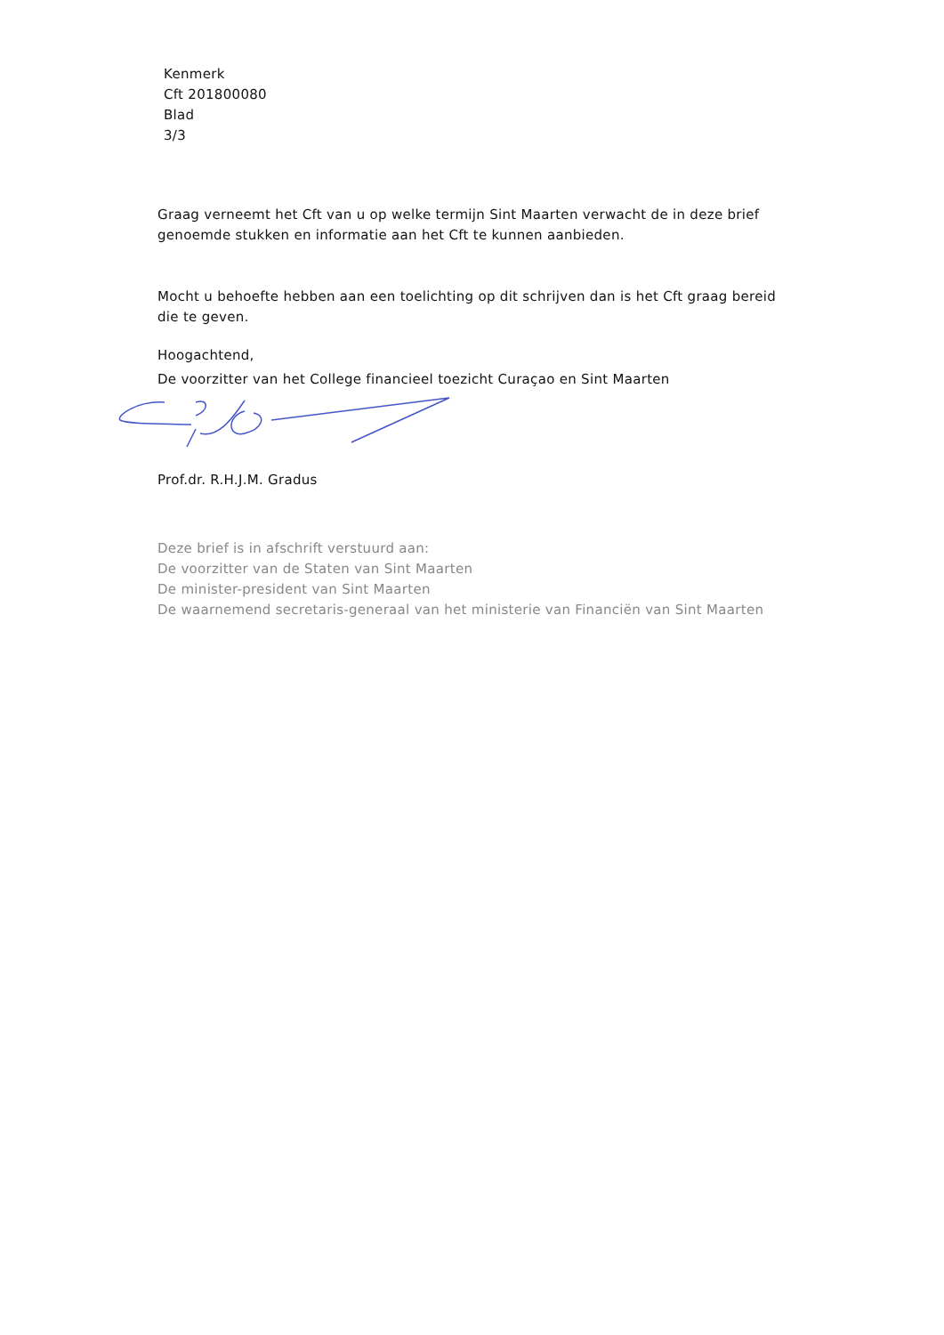Kenmerk
Cft 201800080
Blad
3/3
Graag verneemt het Cft van u op welke termijn Sint Maarten verwacht de in deze brief genoemde stukken en informatie aan het Cft te kunnen aanbieden.
Mocht u behoefte hebben aan een toelichting op dit schrijven dan is het Cft graag bereid die te geven.
Hoogachtend,
De voorzitter van het College financieel toezicht Curaçao en Sint Maarten
Prof.dr. R.H.J.M. Gradus
Deze brief is in afschrift verstuurd aan:
De voorzitter van de Staten van Sint Maarten
De minister-president van Sint Maarten
De waarnemend secretaris-generaal van het ministerie van Financiën van Sint Maarten